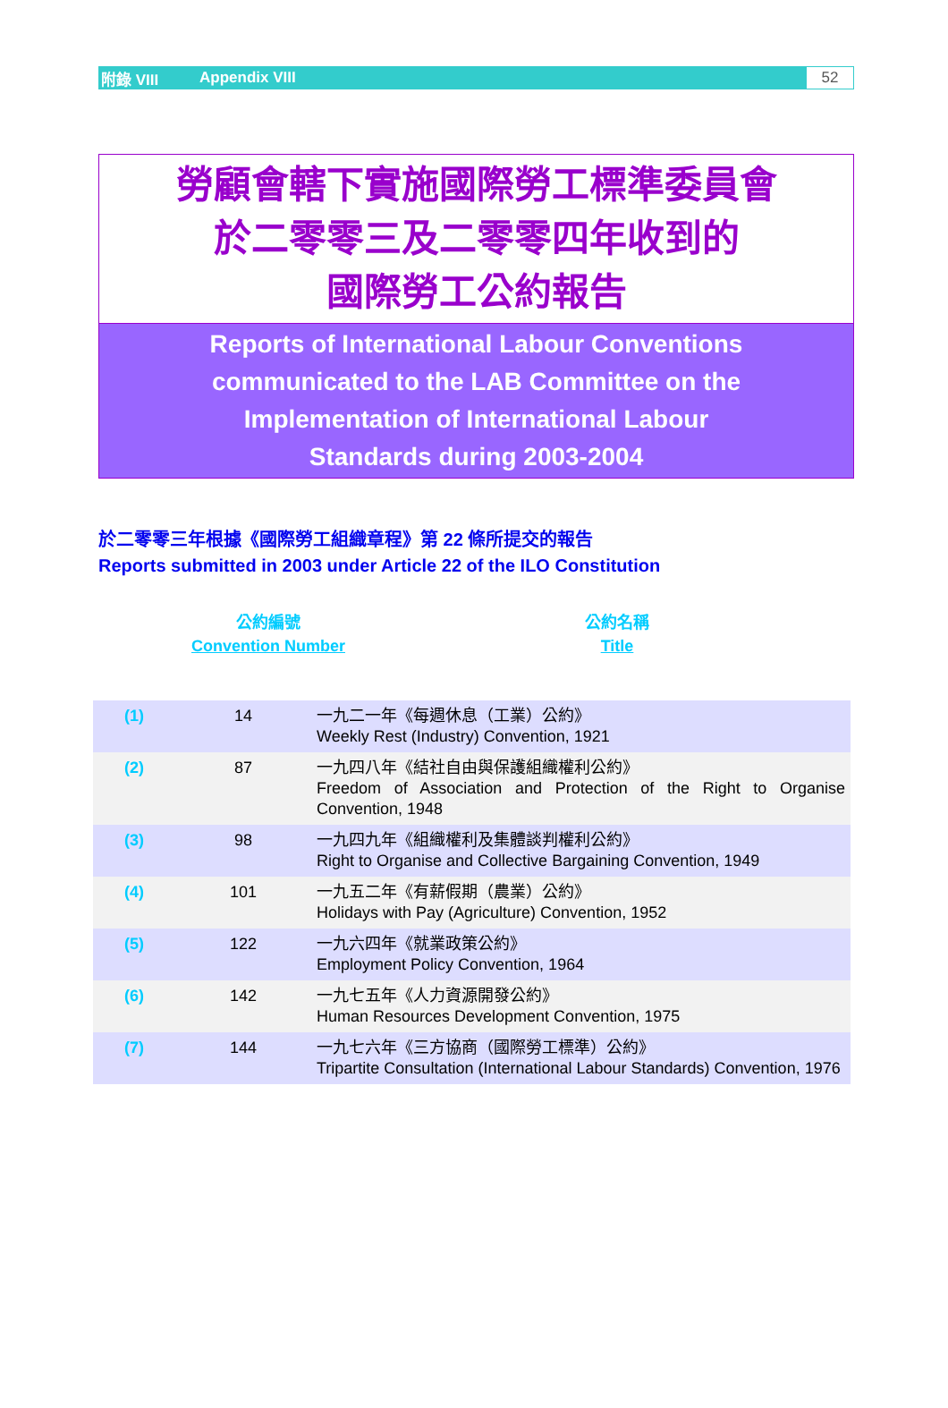附錄 VIII Appendix VIII 52
勞顧會轄下實施國際勞工標準委員會
於二零零三及二零零四年收到的
國際勞工公約報告
Reports of International Labour Conventions
communicated to the LAB Committee on the
Implementation of International Labour
Standards during 2003-2004
於二零零三年根據《國際勞工組織章程》第 22 條所提交的報告
Reports submitted in 2003 under Article 22 of the ILO Constitution
公約編號
Convention Number
公約名稱
Title
| (1) | 14 | 一九二一年《每週休息（工業）公約》 Weekly Rest (Industry) Convention, 1921 |
| (2) | 87 | 一九四八年《結社自由與保護組織權利公約》 Freedom of Association and Protection of the Right to Organise Convention, 1948 |
| (3) | 98 | 一九四九年《組織權利及集體談判權利公約》 Right to Organise and Collective Bargaining Convention, 1949 |
| (4) | 101 | 一九五二年《有薪假期（農業）公約》 Holidays with Pay (Agriculture) Convention, 1952 |
| (5) | 122 | 一九六四年《就業政策公約》 Employment Policy Convention, 1964 |
| (6) | 142 | 一九七五年《人力資源開發公約》 Human Resources Development Convention, 1975 |
| (7) | 144 | 一九七六年《三方協商（國際勞工標準）公約》 Tripartite Consultation (International Labour Standards) Convention, 1976 |